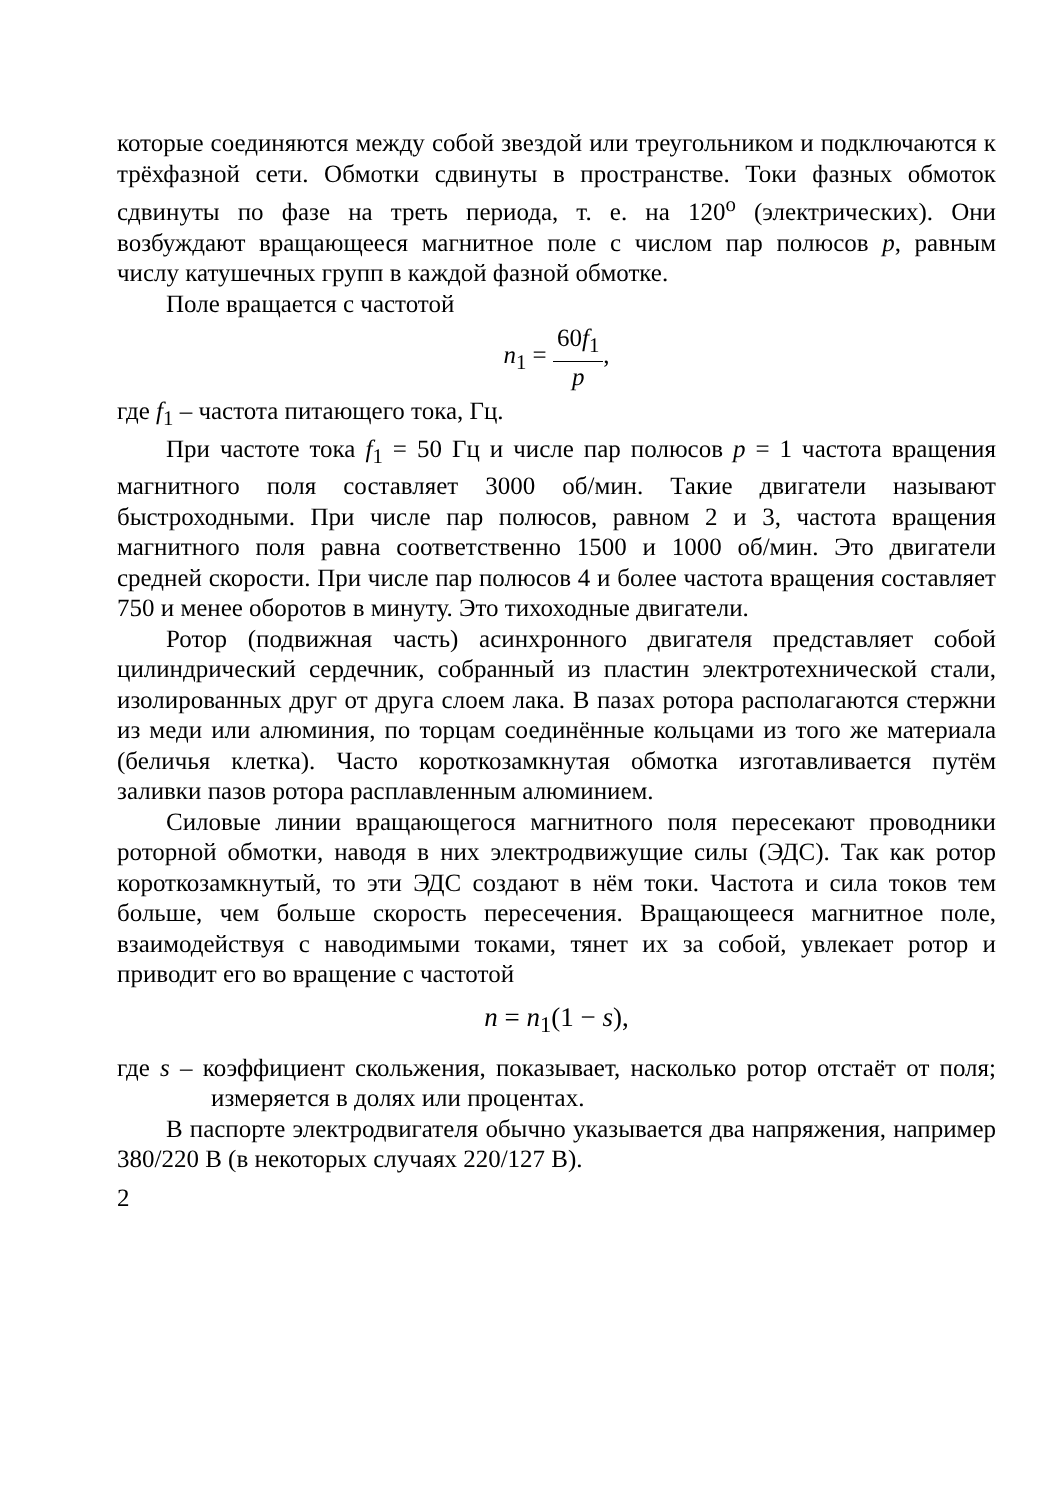которые соединяются между собой звездой или треугольником и подключаются к трёхфазной сети. Обмотки сдвинуты в пространстве. Токи фазных обмоток сдвинуты по фазе на треть периода, т. е. на 120<sup>o</sup> (электрических). Они возбуждают вращающееся магнитное поле с числом пар полюсов p, равным числу катушечных групп в каждой фазной обмотке.
Поле вращается с частотой
n<sub>1</sub> = 60f<sub>1</sub> p,
где f<sub>1</sub> – частота питающего тока, Гц.
При частоте тока f<sub>1</sub> = 50 Гц и числе пар полюсов p = 1 частота вращения магнитного поля составляет 3000 об/мин. Такие двигатели называют быстроходными. При числе пар полюсов, равном 2 и 3, частота вращения магнитного поля равна соответственно 1500 и 1000 об/мин. Это двигатели средней скорости. При числе пар полюсов 4 и более частота вращения составляет 750 и менее оборотов в минуту. Это тихоходные двигатели.
Ротор (подвижная часть) асинхронного двигателя представляет собой цилиндрический сердечник, собранный из пластин электротехнической стали, изолированных друг от друга слоем лака. В пазах ротора располагаются стержни из меди или алюминия, по торцам соединённые кольцами из того же материала (беличья клетка). Часто короткозамкнутая обмотка изготавливается путём заливки пазов ротора расплавленным алюминием.
Силовые линии вращающегося магнитного поля пересекают проводники роторной обмотки, наводя в них электродвижущие силы (ЭДС). Так как ротор короткозамкнутый, то эти ЭДС создают в нём токи. Частота и сила токов тем больше, чем больше скорость пересечения. Вращающееся магнитное поле, взаимодействуя с наводимыми токами, тянет их за собой, увлекает ротор и приводит его во вращение с частотой
n = n<sub>1</sub>(1 − s),
где s – коэффициент скольжения, показывает, насколько ротор отстаёт от поля; измеряется в долях или процентах.
В паспорте электродвигателя обычно указывается два напряжения, например 380/220 В (в некоторых случаях 220/127 В).
2